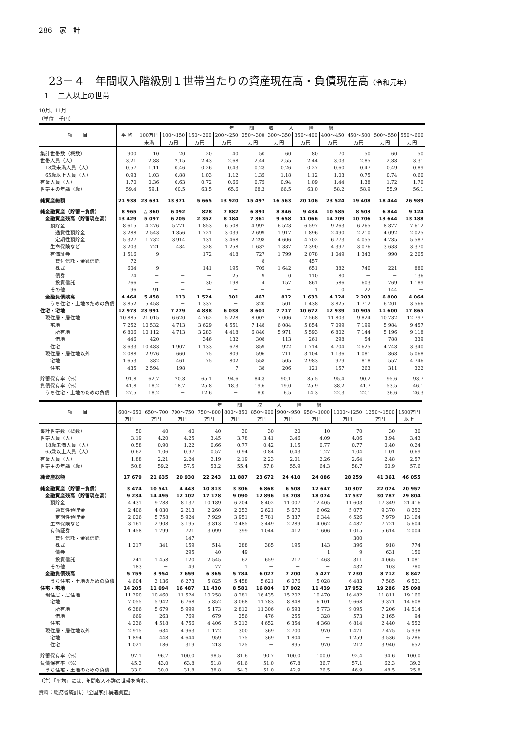286　家　計
23－４　年間収入階級別１世帯当たりの資産現在高・負債現在高（令和元年）
１　二人以上の世帯
10月、11月
（単位　千円）
| 項 目 | 平 均 | 年 間 収 入 階 級 | | | | | | | | | | |
| --- | --- | --- | --- | --- | --- | --- | --- | --- | --- | --- | --- | --- |
| | | 100万円 未満 | 100～150 万円 | 150～200 万円 | 200～250 万円 | 250～300 万円 | 300～350 万円 | 350～400 万円 | 400～450 万円 | 450～500 万円 | 500～550 万円 | 550～600 万円 |
| 集計世帯数（概数） | 900 | 10 | 20 | 20 | 40 | 50 | 60 | 80 | 70 | 50 | 60 | 50 |
| 世帯人員（人） | 3.21 | 2.88 | 2.15 | 2.43 | 2.68 | 2.44 | 2.55 | 2.44 | 3.03 | 2.85 | 2.88 | 3.31 |
| 18歳未満人員（人） | 0.57 | 1.11 | 0.46 | 0.26 | 0.43 | 0.23 | 0.26 | 0.27 | 0.60 | 0.47 | 0.49 | 0.89 |
| 65歳以上人員（人） | 0.93 | 1.03 | 0.88 | 1.03 | 1.12 | 1.35 | 1.18 | 1.12 | 1.03 | 0.75 | 0.74 | 0.60 |
| 有業人員（人） | 1.70 | 0.36 | 0.63 | 0.72 | 0.66 | 0.75 | 0.94 | 1.09 | 1.44 | 1.38 | 1.72 | 1.70 |
| 世帯主の年齢（歳） | 59.4 | 59.1 | 60.5 | 63.5 | 65.6 | 68.3 | 66.5 | 63.0 | 58.2 | 58.9 | 55.9 | 56.1 |
| 純資産総額 | 21 938 | 23 631 | 13 371 | 5 665 | 13 920 | 15 497 | 16 563 | 20 106 | 23 524 | 19 408 | 18 444 | 26 989 |
| 純金融資産（貯蓄－負債） | 8 965 | △ 360 | 6 092 | 828 | 7 882 | 6 893 | 8 846 | 9 434 | 10 585 | 8 503 | 6 844 | 9 124 |
| 金融資産残高（貯蓄現在高） | 13 429 | 5 097 | 6 205 | 2 352 | 8 184 | 7 361 | 9 658 | 11 066 | 14 709 | 10 706 | 13 644 | 13 188 |
| 預貯金 | 8 615 | 4 276 | 5 771 | 1 853 | 6 508 | 4 997 | 6 523 | 6 597 | 9 263 | 6 265 | 8 877 | 7 612 |
| 通貨性預貯金 | 3 288 | 2 543 | 1 856 | 1 721 | 3 039 | 2 699 | 1 917 | 1 896 | 2 490 | 2 210 | 4 092 | 2 025 |
| 定期性預貯金 | 5 327 | 1 732 | 3 914 | 131 | 3 468 | 2 298 | 4 606 | 4 702 | 6 773 | 4 055 | 4 785 | 5 587 |
| 生命保険など | 3 203 | 721 | 434 | 328 | 1 258 | 1 637 | 1 337 | 2 390 | 4 397 | 3 076 | 3 633 | 3 370 |
| 有価証券 | 1 516 | 9 | － | 172 | 418 | 727 | 1 799 | 2 078 | 1 049 | 1 343 | 990 | 2 205 |
| 貸付信託・金銭信託 | 72 | － | － | － | － | 8 | － | 457 | － | － | － | － |
| 株式 | 604 | 9 | － | 141 | 195 | 705 | 1 642 | 651 | 382 | 740 | 221 | 880 |
| 債券 | 74 | － | － | － | 25 | 9 | 0 | 110 | 80 | － | － | 136 |
| 投資信託 | 766 | － | － | 30 | 198 | 4 | 157 | 861 | 586 | 603 | 769 | 1 189 |
| その他 | 96 | 91 | － | － | － | － | － | 1 | 0 | 22 | 144 | － |
| 金融負債残高 | 4 464 | 5 458 | 113 | 1 524 | 301 | 467 | 812 | 1 633 | 4 124 | 2 203 | 6 800 | 4 064 |
| うち住宅・土地のための負債 | 3 852 | 5 458 | － | 1 337 | － | 320 | 501 | 1 438 | 3 825 | 1 712 | 6 201 | 3 566 |
| 住宅・宅地 | 12 973 | 23 991 | 7 279 | 4 838 | 6 038 | 8 603 | 7 717 | 10 672 | 12 939 | 10 905 | 11 600 | 17 865 |
| 現住居・居住地 | 10 885 | 21 015 | 6 620 | 4 762 | 5 228 | 8 007 | 7 006 | 7 568 | 11 803 | 9 824 | 10 732 | 12 797 |
| 宅地 | 7 252 | 10 532 | 4 713 | 3 629 | 4 551 | 7 148 | 6 084 | 5 854 | 7 099 | 7 199 | 5 984 | 9 457 |
| 所有地 | 6 806 | 10 112 | 4 713 | 3 283 | 4 418 | 6 840 | 5 971 | 5 593 | 6 802 | 7 144 | 5 196 | 9 118 |
| 借地 | 446 | 420 | － | 346 | 132 | 308 | 113 | 261 | 298 | 54 | 788 | 339 |
| 住宅 | 3 633 | 10 483 | 1 907 | 1 133 | 678 | 859 | 922 | 1 714 | 4 704 | 2 625 | 4 748 | 3 340 |
| 現住居・居住地以外 | 2 088 | 2 976 | 660 | 75 | 809 | 596 | 711 | 3 104 | 1 136 | 1 081 | 868 | 5 068 |
| 宅地 | 1 653 | 382 | 461 | 75 | 802 | 558 | 505 | 2 983 | 979 | 818 | 557 | 4 746 |
| 住宅 | 435 | 2 594 | 198 | － | 7 | 38 | 206 | 121 | 157 | 263 | 311 | 322 |
| 貯蓄保有率（%） | 91.8 | 62.7 | 70.8 | 65.1 | 94.6 | 84.3 | 90.1 | 85.5 | 95.4 | 90.2 | 95.6 | 93.7 |
| 負債保有率（%） | 41.8 | 18.2 | 18.7 | 25.8 | 18.3 | 19.6 | 19.0 | 25.9 | 38.2 | 41.7 | 53.5 | 46.1 |
| うち住宅・土地のための負債 | 27.5 | 18.2 | － | 12.6 | － | 8.0 | 6.5 | 14.3 | 22.3 | 22.1 | 36.6 | 26.3 |
| 項 目 | 年 間 収 入 階 級 | | | | | | | | | | |
| --- | --- | --- | --- | --- | --- | --- | --- | --- | --- | --- | --- |
| | 600～650 万円 | 650～700 万円 | 700～750 万円 | 750～800 万円 | 800～850 万円 | 850～900 万円 | 900～950 万円 | 950～1000 万円 | 1000～1250 万円 | 1250～1500 万円 | 1500万円 以上 |
| 集計世帯数（概数） | 50 | 40 | 40 | 40 | 30 | 30 | 20 | 10 | 70 | 30 | 30 |
| 世帯人員（人） | 3.19 | 4.20 | 4.25 | 3.45 | 3.78 | 3.41 | 3.46 | 4.09 | 4.06 | 3.94 | 3.43 |
| 18歳未満人員（人） | 0.58 | 0.90 | 1.22 | 0.66 | 0.77 | 0.42 | 1.15 | 0.77 | 0.77 | 0.40 | 0.24 |
| 65歳以上人員（人） | 0.62 | 1.06 | 0.97 | 0.57 | 0.94 | 0.84 | 0.43 | 1.27 | 1.04 | 1.01 | 0.69 |
| 有業人員（人） | 1.88 | 2.21 | 2.24 | 2.19 | 2.19 | 2.23 | 2.01 | 2.26 | 2.64 | 2.48 | 2.57 |
| 世帯主の年齢（歳） | 50.8 | 59.2 | 57.5 | 53.2 | 55.4 | 57.8 | 55.9 | 64.3 | 58.7 | 60.9 | 57.6 |
| 純資産総額 | 17 679 | 21 635 | 20 930 | 22 243 | 11 887 | 23 672 | 24 410 | 24 086 | 28 259 | 41 361 | 46 055 |
| 純金融資産（貯蓄－負債） | 3 474 | 10 541 | 4 443 | 10 813 | 3 306 | 6 868 | 6 508 | 12 647 | 10 307 | 22 074 | 20 957 |
| 金融資産残高（貯蓄現在高） | 9 234 | 14 495 | 12 102 | 17 178 | 9 090 | 12 896 | 13 708 | 18 074 | 17 537 | 30 787 | 29 804 |
| 預貯金 | 4 431 | 9 788 | 8 137 | 10 189 | 6 204 | 8 402 | 11 007 | 12 405 | 11 603 | 17 349 | 21 416 |
| 通貨性預貯金 | 2 406 | 4 030 | 2 213 | 2 260 | 2 253 | 2 621 | 5 670 | 6 062 | 5 077 | 9 370 | 8 252 |
| 定期性預貯金 | 2 026 | 5 758 | 5 924 | 7 929 | 3 951 | 5 781 | 5 337 | 6 344 | 6 526 | 7 979 | 13 164 |
| 生命保険など | 3 161 | 2 908 | 3 195 | 3 813 | 2 485 | 3 449 | 2 289 | 4 062 | 4 487 | 7 721 | 5 604 |
| 有価証券 | 1 458 | 1 799 | 721 | 3 099 | 399 | 1 044 | 412 | 1 606 | 1 015 | 5 614 | 2 004 |
| 貸付信託・金銭信託 | － | － | 147 | － | － | － | － | － | 300 | － | － |
| 株式 | 1 217 | 341 | 159 | 514 | 288 | 385 | 195 | 143 | 396 | 918 | 774 |
| 債券 | － | － | 295 | 40 | 49 | － | － | 1 | 9 | 631 | 150 |
| 投資信託 | 241 | 1 458 | 120 | 2 545 | 62 | 659 | 217 | 1 463 | 311 | 4 065 | 1 081 |
| その他 | 183 | － | 49 | 77 | 1 | － | － | － | 432 | 103 | 780 |
| 金融負債残高 | 5 759 | 3 954 | 7 659 | 6 365 | 5 784 | 6 027 | 7 200 | 5 427 | 7 230 | 8 712 | 8 847 |
| うち住宅・土地のための負債 | 4 604 | 3 136 | 6 273 | 5 825 | 5 458 | 5 621 | 6 076 | 5 028 | 6 483 | 7 585 | 6 521 |
| 住宅・宅地 | 14 205 | 11 094 | 16 487 | 11 430 | 8 581 | 16 804 | 17 902 | 11 439 | 17 952 | 19 286 | 25 098 |
| 現住居・居住地 | 11 290 | 10 460 | 11 524 | 10 258 | 8 281 | 16 435 | 15 202 | 10 470 | 16 482 | 11 811 | 19 160 |
| 宅地 | 7 055 | 5 942 | 6 768 | 5 852 | 3 068 | 11 783 | 8 848 | 6 101 | 9 668 | 9 371 | 14 608 |
| 所有地 | 6 386 | 5 679 | 5 999 | 5 173 | 2 812 | 11 306 | 8 593 | 5 773 | 9 095 | 7 206 | 14 514 |
| 借地 | 669 | 263 | 769 | 679 | 256 | 476 | 255 | 328 | 573 | 2 165 | 94 |
| 住宅 | 4 236 | 4 518 | 4 756 | 4 406 | 5 213 | 4 652 | 6 354 | 4 368 | 6 814 | 2 440 | 4 552 |
| 現住居・居住地以外 | 2 915 | 634 | 4 963 | 1 172 | 300 | 369 | 2 700 | 970 | 1 471 | 7 475 | 5 938 |
| 宅地 | 1 894 | 448 | 4 644 | 959 | 175 | 369 | 1 804 | － | 1 259 | 3 536 | 5 286 |
| 住宅 | 1 021 | 186 | 319 | 213 | 125 | － | 895 | 970 | 212 | 3 940 | 652 |
| 貯蓄保有率（%） | 97.1 | 96.7 | 100.0 | 98.5 | 81.6 | 90.7 | 100.0 | 100.0 | 92.4 | 94.6 | 100.0 |
| 負債保有率（%） | 45.3 | 43.0 | 63.8 | 51.8 | 61.6 | 51.0 | 67.8 | 36.7 | 57.1 | 62.3 | 39.2 |
| うち住宅・土地のための負債 | 33.0 | 30.0 | 31.8 | 38.8 | 54.3 | 51.0 | 42.9 | 26.5 | 46.9 | 48.5 | 25.8 |
（注）「平均」には、年間収入不詳の世帯を含む。
資料：総務省統計局「全国家計構造調査」